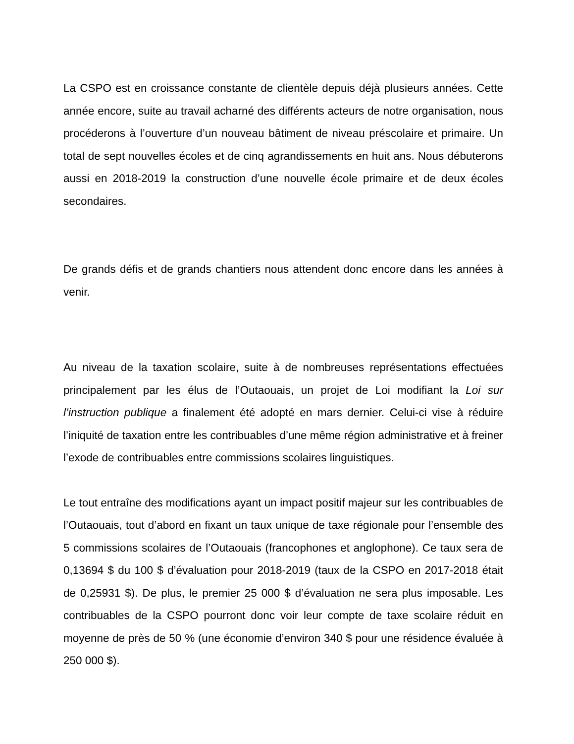La CSPO est en croissance constante de clientèle depuis déjà plusieurs années. Cette année encore, suite au travail acharné des différents acteurs de notre organisation, nous procéderons à l’ouverture d’un nouveau bâtiment de niveau préscolaire et primaire. Un total de sept nouvelles écoles et de cinq agrandissements en huit ans. Nous débuterons aussi en 2018-2019 la construction d’une nouvelle école primaire et de deux écoles secondaires.
De grands défis et de grands chantiers nous attendent donc encore dans les années à venir.
Au niveau de la taxation scolaire, suite à de nombreuses représentations effectuées principalement par les élus de l’Outaouais, un projet de Loi modifiant la Loi sur l’instruction publique a finalement été adopté en mars dernier. Celui-ci vise à réduire l’iniquité de taxation entre les contribuables d’une même région administrative et à freiner l’exode de contribuables entre commissions scolaires linguistiques.
Le tout entraîne des modifications ayant un impact positif majeur sur les contribuables de l’Outaouais, tout d’abord en fixant un taux unique de taxe régionale pour l’ensemble des 5 commissions scolaires de l’Outaouais (francophones et anglophone). Ce taux sera de 0,13694 $ du 100 $ d’évaluation pour 2018-2019 (taux de la CSPO en 2017-2018 était de 0,25931 $). De plus, le premier 25 000 $ d’évaluation ne sera plus imposable. Les contribuables de la CSPO pourront donc voir leur compte de taxe scolaire réduit en moyenne de près de 50 % (une économie d’environ 340 $ pour une résidence évaluée à 250 000 $).